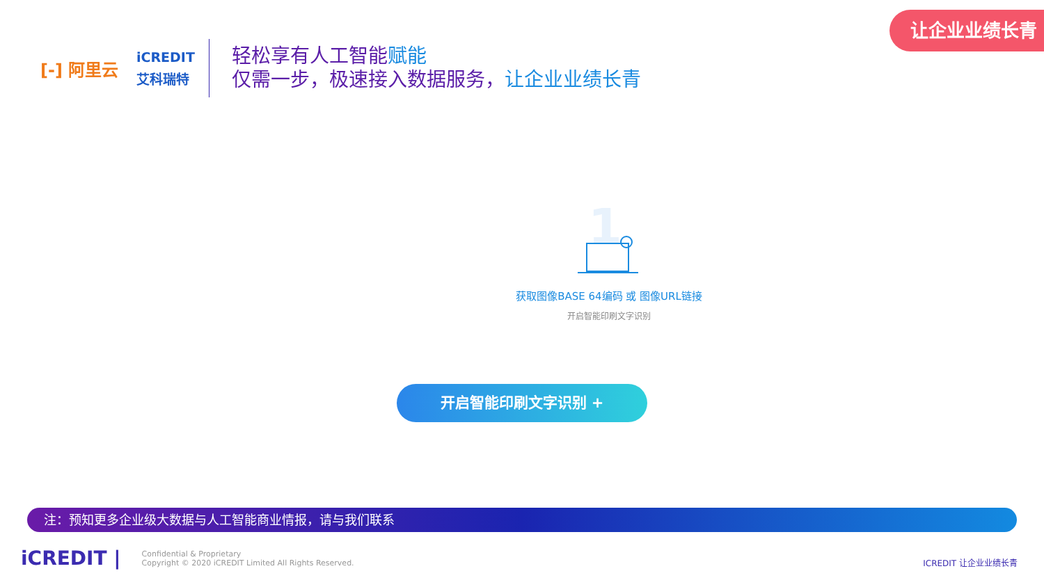让企业业绩长青
[-] 阿里云
iCREDIT
艾科瑞特
轻松享有人工智能赋能
仅需一步，极速接入数据服务，让企业业绩长青
1
获取图像BASE 64编码 或 图像URL链接
开启智能印刷文字识别
开启智能印刷文字识别 +
注：预知更多企业级大数据与人工智能商业情报，请与我们联系
iCREDIT |
Confidential & Proprietary
Copyright © 2020 iCREDIT Limited All Rights Reserved.
ICREDIT 让企业业绩长青